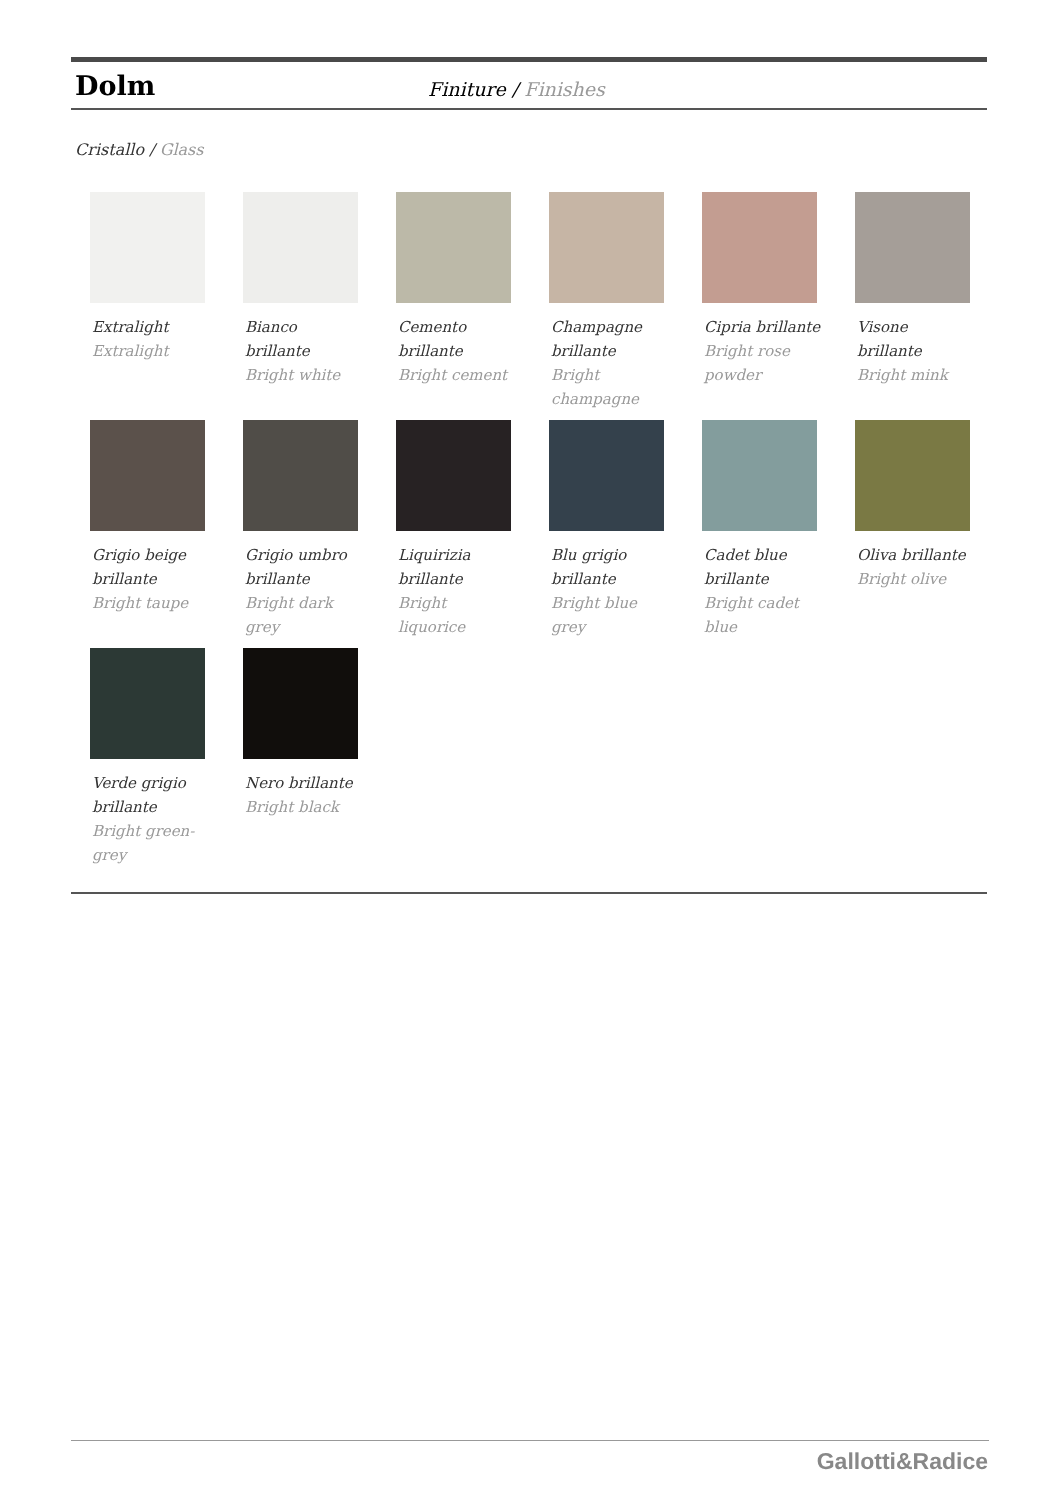Dolm
Finiture / Finishes
Cristallo / Glass
Extralight
Extralight
Bianco brillante
Bright white
Cemento brillante
Bright cement
Champagne brillante
Bright champagne
Cipria brillante
Bright rose powder
Visone brillante
Bright mink
Grigio beige brillante
Bright taupe
Grigio umbro brillante
Bright dark grey
Liquirizia brillante
Bright liquorice
Blu grigio brillante
Bright blue grey
Cadet blue brillante
Bright cadet blue
Oliva brillante
Bright olive
Verde grigio brillante
Bright green-grey
Nero brillante
Bright black
Gallotti&Radice